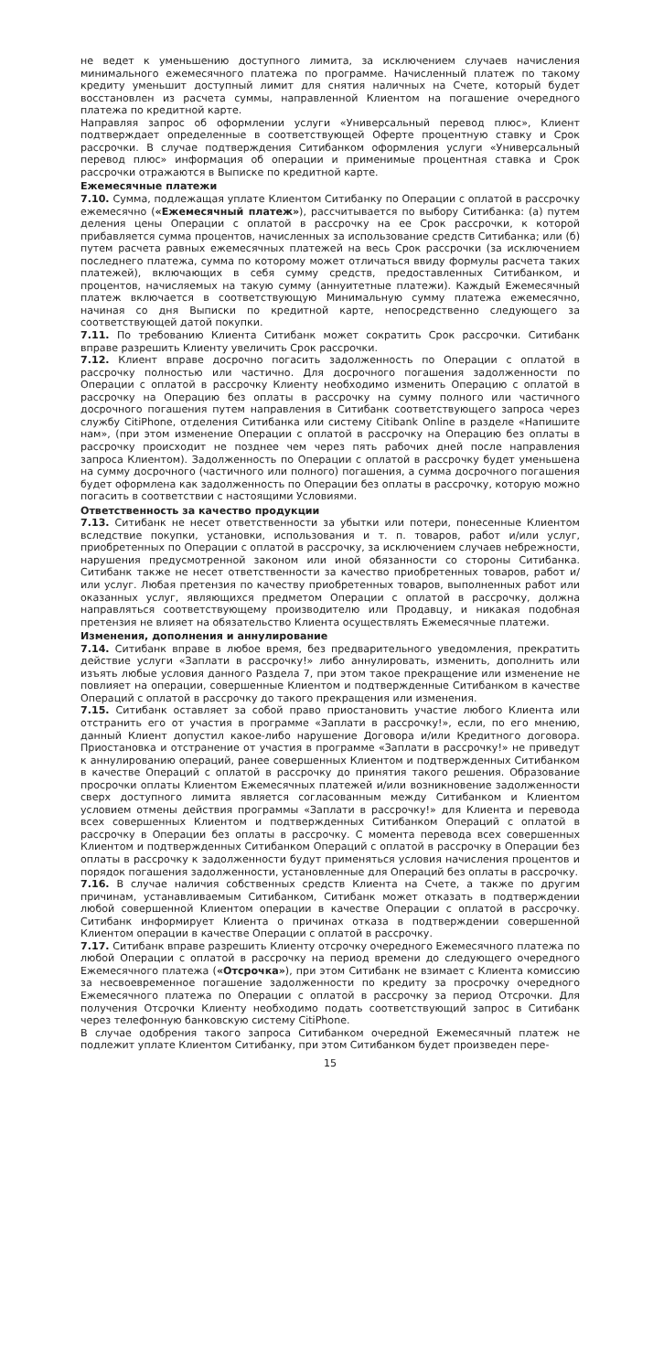не ведет к уменьшению доступного лимита, за исключением случаев начисления минимального ежемесячного платежа по программе. Начисленный платеж по такому кредиту уменьшит доступный лимит для снятия наличных на Счете, который будет восстановлен из расчета суммы, направленной Клиентом на погашение очередного платежа по кредитной карте.
Направляя запрос об оформлении услуги «Универсальный перевод плюс», Клиент подтверждает определенные в соответствующей Оферте процентную ставку и Срок рассрочки. В случае подтверждения Ситибанком оформления услуги «Универсальный перевод плюс» информация об операции и применимые процентная ставка и Срок рассрочки отражаются в Выписке по кредитной карте.
Ежемесячные платежи
7.10. Сумма, подлежащая уплате Клиентом Ситибанку по Операции с оплатой в рассрочку ежемесячно («Ежемесячный платеж»), рассчитывается по выбору Ситибанка: (а) путем деления цены Операции с оплатой в рассрочку на ее Срок рассрочки, к которой прибавляется сумма процентов, начисленных за использование средств Ситибанка; или (б) путем расчета равных ежемесячных платежей на весь Срок рассрочки (за исключением последнего платежа, сумма по которому может отличаться ввиду формулы расчета таких платежей), включающих в себя сумму средств, предоставленных Ситибанком, и процентов, начисляемых на такую сумму (аннуитетные платежи). Каждый Ежемесячный платеж включается в соответствующую Минимальную сумму платежа ежемесячно, начиная со дня Выписки по кредитной карте, непосредственно следующего за соответствующей датой покупки.
7.11. По требованию Клиента Ситибанк может сократить Срок рассрочки. Ситибанк вправе разрешить Клиенту увеличить Срок рассрочки.
7.12. Клиент вправе досрочно погасить задолженность по Операции с оплатой в рассрочку полностью или частично. Для досрочного погашения задолженности по Операции с оплатой в рассрочку Клиенту необходимо изменить Операцию с оплатой в рассрочку на Операцию без оплаты в рассрочку на сумму полного или частичного досрочного погашения путем направления в Ситибанк соответствующего запроса через службу CitiPhone, отделения Ситибанка или систему Citibank Online в разделе «Напишите нам», (при этом изменение Операции с оплатой в рассрочку на Операцию без оплаты в рассрочку происходит не позднее чем через пять рабочих дней после направления запроса Клиентом). Задолженность по Операции с оплатой в рассрочку будет уменьшена на сумму досрочного (частичного или полного) погашения, а сумма досрочного погашения будет оформлена как задолженность по Операции без оплаты в рассрочку, которую можно погасить в соответствии с настоящими Условиями.
Ответственность за качество продукции
7.13. Ситибанк не несет ответственности за убытки или потери, понесенные Клиентом вследствие покупки, установки, использования и т. п. товаров, работ и/или услуг, приобретенных по Операции с оплатой в рассрочку, за исключением случаев небрежности, нарушения предусмотренной законом или иной обязанности со стороны Ситибанка. Ситибанк также не несет ответственности за качество приобретенных товаров, работ и/или услуг. Любая претензия по качеству приобретенных товаров, выполненных работ или оказанных услуг, являющихся предметом Операции с оплатой в рассрочку, должна направляться соответствующему производителю или Продавцу, и никакая подобная претензия не влияет на обязательство Клиента осуществлять Ежемесячные платежи.
Изменения, дополнения и аннулирование
7.14. Ситибанк вправе в любое время, без предварительного уведомления, прекратить действие услуги «Заплати в рассрочку!» либо аннулировать, изменить, дополнить или изъять любые условия данного Раздела 7, при этом такое прекращение или изменение не повлияет на операции, совершенные Клиентом и подтвержденные Ситибанком в качестве Операций с оплатой в рассрочку до такого прекращения или изменения.
7.15. Ситибанк оставляет за собой право приостановить участие любого Клиента или отстранить его от участия в программе «Заплати в рассрочку!», если, по его мнению, данный Клиент допустил какое-либо нарушение Договора и/или Кредитного договора. Приостановка и отстранение от участия в программе «Заплати в рассрочку!» не приведут к аннулированию операций, ранее совершенных Клиентом и подтвержденных Ситибанком в качестве Операций с оплатой в рассрочку до принятия такого решения. Образование просрочки оплаты Клиентом Ежемесячных платежей и/или возникновение задолженности сверх доступного лимита является согласованным между Ситибанком и Клиентом условием отмены действия программы «Заплати в рассрочку!» для Клиента и перевода всех совершенных Клиентом и подтвержденных Ситибанком Операций с оплатой в рассрочку в Операции без оплаты в рассрочку. С момента перевода всех совершенных Клиентом и подтвержденных Ситибанком Операций с оплатой в рассрочку в Операции без оплаты в рассрочку к задолженности будут применяться условия начисления процентов и порядок погашения задолженности, установленные для Операций без оплаты в рассрочку.
7.16. В случае наличия собственных средств Клиента на Счете, а также по другим причинам, устанавливаемым Ситибанком, Ситибанк может отказать в подтверждении любой совершенной Клиентом операции в качестве Операции с оплатой в рассрочку. Ситибанк информирует Клиента о причинах отказа в подтверждении совершенной Клиентом операции в качестве Операции с оплатой в рассрочку.
7.17. Ситибанк вправе разрешить Клиенту отсрочку очередного Ежемесячного платежа по любой Операции с оплатой в рассрочку на период времени до следующего очередного Ежемесячного платежа («Отсрочка»), при этом Ситибанк не взимает с Клиента комиссию за несвоевременное погашение задолженности по кредиту за просрочку очередного Ежемесячного платежа по Операции с оплатой в рассрочку за период Отсрочки. Для получения Отсрочки Клиенту необходимо подать соответствующий запрос в Ситибанк через телефонную банковскую систему CitiPhone.
В случае одобрения такого запроса Ситибанком очередной Ежемесячный платеж не подлежит уплате Клиентом Ситибанку, при этом Ситибанком будет произведен пере-
15